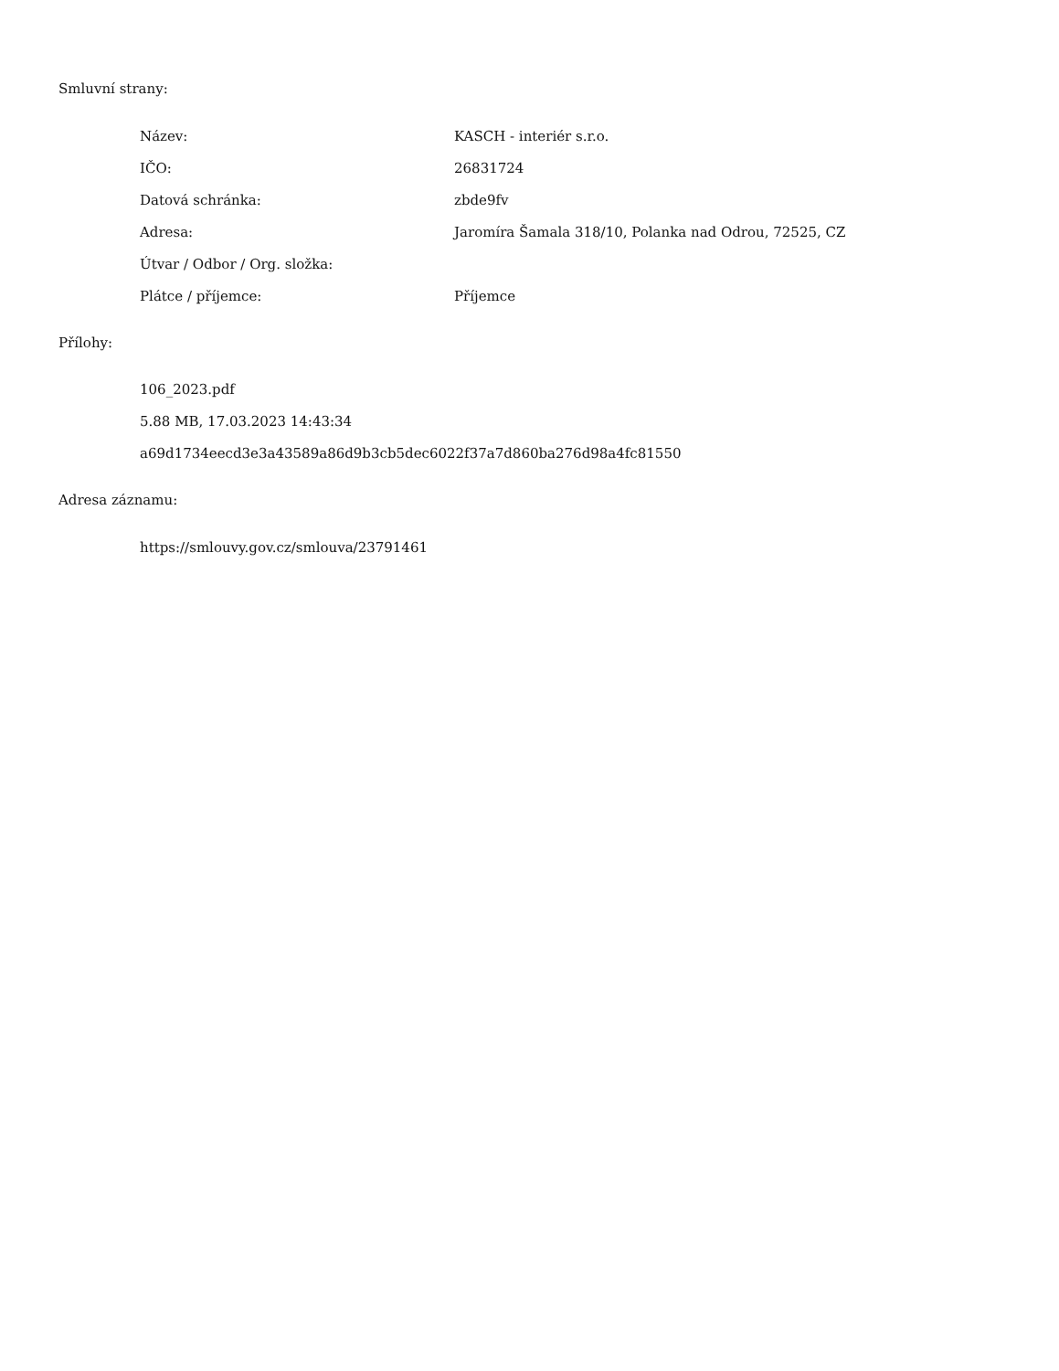Smluvní strany:
| Název: | KASCH - interiér s.r.o. |
| IČO: | 26831724 |
| Datová schránka: | zbde9fv |
| Adresa: | Jaromíra Šamala 318/10, Polanka nad Odrou, 72525, CZ |
| Útvar / Odbor / Org. složka: | |
| Plátce / příjemce: | Příjemce |
Přílohy:
106_2023.pdf
5.88 MB, 17.03.2023 14:43:34
a69d1734eecd3e3a43589a86d9b3cb5dec6022f37a7d860ba276d98a4fc81550
Adresa záznamu:
https://smlouvy.gov.cz/smlouva/23791461